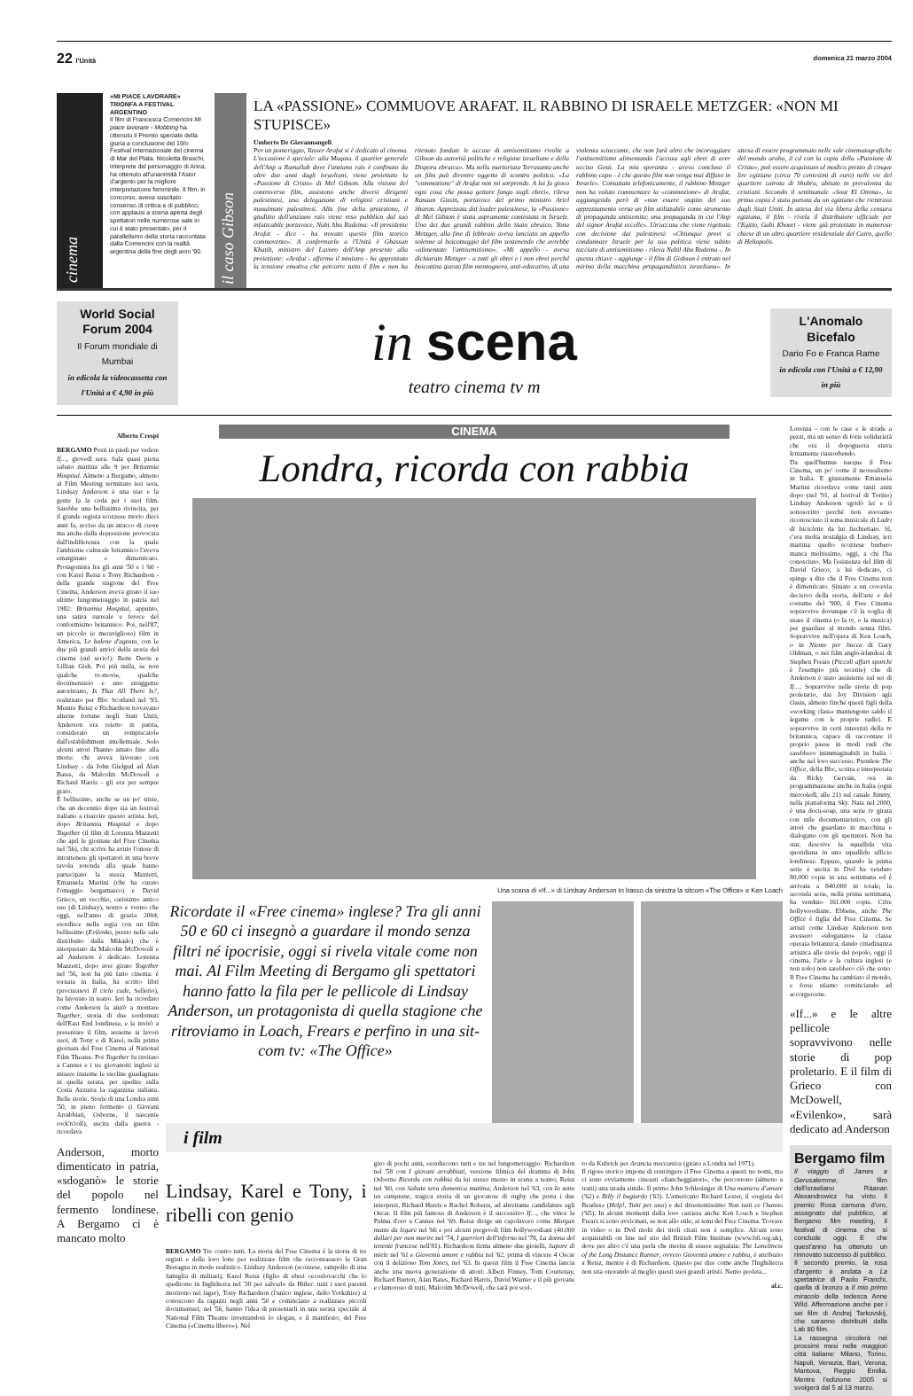22 l'Unità domenica 21 marzo 2004
cinema
«MI PIACE LAVORARE» TRIONFA A FESTIVAL ARGENTINO
Il film di Francesca Comencini Mi piace lavorare - Mobbing ha ottenuto il Premio speciale della giuria a conclusione del 19/o Festival internazionale del cinema di Mar del Plata. Nicoletta Braschi, interprete del personaggio di Anna, ha ottenuto all'unanimità l'Astor d'argento per la migliore interpretazione femminile. Il film, in concorso, aveva suscitato consenso di critica e di pubblico, con applausi a scena aperta degli spettatori nelle numerose sale in cui è stato presentato, per il parallelismo della storia raccontata dalla Comencini con la realtà argentina della fine degli anni '90.
il caso Gibson
LA «PASSIONE» COMMUOVE ARAFAT. IL RABBINO DI ISRAELE METZGER: «NON MI STUPISCE»
Umberto De Giovannangeli
Per un pomeriggio, Yasser Arafat si è dedicato al cinema. L'occasione è speciale: alla Muqata. il quartier generale dell'Anp a Ramallah dove l'anziano raìs è confinato da oltre due anni dagli israeliani, viene proiettato la «Passione di Cristo» di Mel Gibson. Alla visione del controverso film, assistono anche diversi dirigenti palestinesi, una delegazione di religiosi cristiani e musulmani palestinesi. Alla fine della proiezione, il giudizio dell'anziano raìs viene reso pubblico dal suo infaticabile portavoce, Nabi Abu Rudeina: «Il presidente Arafat - dice - ha trovato questo film storico commovente». A confermarlo a l'Unità è Ghassan Khatib, ministro del Lavoro dell'Anp presente alla proiezione: «Arafat - afferma il ministro - ha apprezzato la tensione emotiva che percorre tutto il film e non ha ritenuto fondate le accuse di antisemitismo rivolte a Gibson da autorità politiche e religiose israeliane e della Dispora ebraica». Ma nella martoriata Terrasanta anche un film può divenire oggetto di scontro politico. «La "commozione" di Arafat non mi sorprende. A lui fa gioco ogni cosa che possa gettare fango sugli ebrei», rileva Ranaan Gissin, portavoce del primo ministro Ariel Sharon. Apprezzata dal leader palestinese, la «Passione» di Mel Gibson è stata aspramente contestata in Israele. Uno dei due grandi rabbini dello Stato ebraico, Yona Metzger, alla fine di febbraio aveva lanciato un appello solenne al boicottaggio del film sostenendo che avrebbe «alimentato l'antisemitismo». «Mi appello - aveva dichiarato Metzger - a tutti gli ebrei e i non ebrei perché boicottino questo film menzognero, anti-educativo, di una violenza scioccante, che non farà altro che incoraggiare l'antisemitismo alimentando l'accusa agli ebrei di aver ucciso Gesù. La mia speranza - aveva concluso il rabbino capo - è che questo film non venga mai diffuso in Israele». Contattato telefonicamente, il rabbino Metzger non ha voluto commentare la «commozione» di Arafat, aggiungendo però di «non essere stupito del suo apprezzamento verso un film utilizzabile come strumento di propaganda antisemita; una propaganda in cui l'Anp del signor Arafat eccelle». Un'accusa che viene rigettata con decisione dai palestinesi: «Chiunque provi a condannare Israele per la sua politica viene subito tacciato di antisemitismo - rileva Nabil Abu Rudeina -. In questa chiave - aggiunge - il film di Gisbson è entrato nel mirino della macchina propagandistica israeliana». In attesa di essere programmato nelle sale cinematografiche del mondo arabo, il cd con la copia della «Passione di Cristo», può essere acquistato al modico prezzo di cinque lire egiziane (circa 70 centesimi di euro) nelle vie del quartiere cairota di Shubra, abitato in prevalenza da cristiani. Secondo il settimanale «Sout El Omma», la prima copia è stata portata da un egiziano che rientrava dagli Stati Uniti. In attesa del via libera della censura egiziana, il film - rivela il distributore ufficiale per l'Egitto, Gabi Khouri - viene già proiettato in numerose chiese di un altro quartiere residenziale del Cairo, quello di Heliopolis.
World Social Forum 2004
Il Forum mondiale di Mumbai
in edicola la videocassetta con l'Unità a € 4,90 in più
in scena
teatro cinema tv m
L'Anomalo Bicefalo
Dario Fo e Franca Rame
in edicola con l'Unità a € 12,90 in più
Alberto Crespi
BERGAMO Posti in piedi per vedere If…, giovedì sera. Sala quasi piena sabato mattina alle 9 per Britannia Hospital. Almeno a Bergamo, almeno al Film Meeting terminato ieri sera, Lindsay Anderson è una star e la gente fa la coda per i suoi film. Sarebbe una bellissima rivincita, per il grande regista scozzese morto dieci anni fa, ucciso da un attacco di cuore ma anche dalla depressione provocata dall'indifferenza con la quale l'ambiente culturale britannico l'aveva emarginato e dimenticato. Protagonista fra gli anni '50 e i '60 - con Karel Reisz e Tony Richardson - della grande stagione del Free Cinema, Anderson aveva girato il suo ultimo lungometraggio in patria nel 1982: Britannia Hospital, appunto, una satira surreale e feroce del conformismo britannico. Poi, nell'87, un piccolo (e meraviglioso) film in America, Le balene d'agosto, con le due più grandi attrici della storia del cinema (sul serio!): Bette Davis e Lillian Gish. Poi più nulla, se non qualche tv-movie, qualche documentario e uno struggente autoritratto, Is That All There Is?, realizzato per Bbc Scotland nel '93. Mentre Reisz e Richardson trovavano alterne fortune negli Stati Uniti, Anderson era reietto in patria, considerato un rompiscatole dall'establishment intellettuale. Solo alcuni attori l'hanno amato fino alla morte: chi aveva lavorato con Lindsay - da John Gielgud ad Alan Bates, da Malcolm McDowell a Richard Harris - gli era per sempre grato.
È bellissimo, anche se un po' triste, che un decennio dopo sia un festival italiano a risarcire questo artista. Ieri, dopo Britannia Hospital e dopo Together (il film di Lorenza Mazzetti che aprì le giornate del Free Cinema nel '56), chi scrive ha avuto l'onore di intrattenere gli spettatori in una breve tavola rotonda alla quale hanno partecipato la stessa Mazzetti, Emanuela Martini (che ha curato l'omaggio bergamasco) e David Grieco, un vecchio, carissimo amico suo (di Lindsay), nostro e vostro che oggi, nell'anno di grazia 2004, esordisce nella regia con un film bellissimo (Evilenko, presto nelle sale distribuito dalla Mikado) che è interpretato da Malcolm McDowell e ad Anderson è dedicato. Lorenza Mazzetti, dopo aver girato Together nel '56, non ha più fatto cinema: è tornata in Italia, ha scritto libri (procuratevi Il cielo cade, Sellerio), ha lavorato in teatro. Ieri ha ricordato come Anderson la aiutò a montare Together, storia di due sordomuti dell'East End londinese, e la invitò a presentare il film, assieme ai lavori suoi, di Tony e di Karel, nella prima giornata del Free Cinema al National Film Theatre. Poi Together fu invitato a Cannes e i tre giovanotti inglesi si misero insieme le sterline guadagnate in quella serata, per spedire sulla Costa Azzurra la ragazzina italiana. Belle storie. Storie di una Londra anni '50, in pieno fermento (i Giovani Arrabbiati, Osborne, il nascente rock'n'roll), uscita dalla guerra - ricordava
Anderson, morto dimenticato in patria, «sdoganò» le storie del popolo nel fermento londinese. A Bergamo ci è mancato molto
CINEMA
Londra, ricorda con rabbia
Una scena di «If...» di Lindsay Anderson In basso da sinistra la sitcom «The Office» e Ken Loach
Ricordate il «Free cinema» inglese? Tra gli anni 50 e 60 ci insegnò a guardare il mondo senza filtri né ipocrisie, oggi si rivela vitale come non mai. Al Film Meeting di Bergamo gli spettatori hanno fatto la fila per le pellicole di Lindsay Anderson, un protagonista di quella stagione che ritroviamo in Loach, Frears e perfino in una sit-com tv: «The Office»
i film
Lindsay, Karel e Tony, i ribelli con genio
BERGAMO Tre contro tutti. La storia del Free Cinema è la storia di tre registi e delle loro lotte per realizzare film che raccontassero la Gran Bretagna in modo realistico. Lindsay Anderson (scozzese, rampollo di una famiglia di militari), Karel Reisz (figlio di ebrei cecoslovacchi che lo spedirono in Inghilterra nel '38 per salvarlo da Hitler: tutti i suoi parenti morirono nei lager), Tony Richardson (l'unico inglese, dello Yorkshire) si conoscono da ragazzi negli anni '50 e cominciano a realizzare piccoli documentari; nel '56, hanno l'idea di presentarli in una serata speciale al National Film Theatre inventandosi lo slogan, e il manifesto, del Free Cinema («Cinema libero»). Nel
giro di pochi anni, esordiscono tutti e tre nel lungometraggio: Richardson nel '58 con I giovani arrabbiati, versione filmica del dramma di John Osborne Ricorda con rabbia da lui stesso messo in scena a teatro; Reisz nel '60, con Sabato sera domenica mattina; Anderson nel '63, con Io sono un campione, tragica storia di un giocatore di rugby che porta i due interpreti, Richard Harris e Rachel Roberts, ad altrettante candidature agli Oscar. Il film più famoso di Anderson è il successivo If…, che vince la Palma d'oro a Cannes nel '69. Reisz dirige un capolavoro come Morgan matto da legare nel '66 e poi alcuni pregevoli film hollywoodiani (40.000 dollari per non morire nel '74, I guerrieri dell'inferno nel '78, La donna del tenente francese nell'81). Richardson firma almeno due gioielli, Sapore di miele nel '61 e Gioventù amore e rabbia nel '62, prima di vincere 4 Oscar con il delizioso Tom Jones, nel '63. In questi film il Free Cinema lancia anche una nuova generazione di attori: Albert Finney, Tom Courtenay, Richard Burton, Alan Bates, Richard Harris, David Warner e il più giovane e clamoroso di tutti, Malcolm McDowell, che sarà poi scel-
to da Kubrick per Arancia meccanica (girato a Londra nel 1971).
Il rigore storico impone di restringere il Free Cinema a questi tre nomi, ma ci sono ovviamente cineasti «fiancheggiatori», che percorrono (almeno a tratti) una strada simile. Il primo John Schlesinger di Una maniera d'amare ('62) e Billy il bugiardo ('63). L'americano Richard Lester, il «regista dei Beatles» (Help!, Tutti per uno) e del divertentissimo Non tutti ce l'hanno ('65). In alcuni momenti della loro carriera anche Ken Loach e Stephen Frears si sono avvicinati, se non allo stile, ai temi del Free Cinema. Trovare in video o in Dvd molti dei titoli citati non è semplice. Alcuni sono acquistabili on line nel sito del British Film Institute (www.bfi.org.uk), dove per altro c'è una perla che merita di essere segnalata: The Loneliness of the Long Distance Runner, ovvero Gioventù amore e rabbia, è attribuito a Reisz, mentre è di Richardson. Questo per dire come anche l'Inghilterra non stia onorando al meglio questi suoi grandi artisti. Nemo profeta...
al.c.
Lorenza - con le case e le strade a pezzi, ma un senso di forte solidarietà che ora il dopoguerra stava lentamente riassorbendo.
Da quell'humus nacque il Free Cinema, un po' come il neorealismo in Italia. E giustamente Emanuela Martini ricordava come tanti anni dopo (nel '91, al festival di Torino) Lindsay Anderson sgridò lei e il sottoscritto perché non avevamo riconosciuto il tema musicale di Ladri di biciclette da lui fischiettato. Sì, c'era molta nostalgia di Lindsay, ieri mattina: quello scozzese burbero manca moltissimo, oggi, a chi l'ha conosciuto. Ma l'esistenza del film di David Grieco, a lui dedicato, ci spinge a dire che il Free Cinema non è dimenticato. Situato a un crocevia decisivo della storia, dell'arte e del costume del '900, il Free Cinema sopravvive dovunque c'è la voglia di usare il cinema (o la tv, o la musica) per guardare al mondo senza filtri. Sopravvive nell'opera di Ken Loach, o in Niente per bocca di Gary Oldman, o nei film anglo-irlandesi di Stephen Frears (Piccoli affari sporchi è l'esempio più recente) che di Anderson è stato assistente sul set di If…. Sopravvive nelle storie di pop proletario, dai Joy Division agli Oasis, almeno finché questi figli della «working class» mantengono saldo il legame con le proprie radici. E sopravvive in certi interstizi della tv britannica, capace di raccontare il proprio paese in modi rudi che sarebbero inimmaginabili in Italia - anche nel loro successo. Prendete The Office, della Bbc, scritta e interpretata da Ricky Gervais, ora in programmazione anche in Italia (ogni mercoledì, alle 21) sul canale Jimmy, nella piattaforma Sky. Nata nel 2000, è una docu-soap, una serie tv girata con stile documentaristico, con gli attori che guardano in macchina e dialogano con gli spettatori. Non ha star, descrive la squallida vita quotidiana in uno squallido ufficio londinese. Eppure, quando la prima serie è uscita in Dvd ha venduto 80.000 copie in una settimana ed è arrivata a 840.000 in totale; la seconda serie, nella prima settimana, ha venduto 161.000 copie. Cifre hollywoodiane. Ebbene, anche The Office è figlia del Free Cinema. Se artisti come Lindsay Anderson non avessero «sdoganato» la classe operaia britannica, dando cittadinanza artistica alle storie del popolo, oggi il cinema, l'arte e la cultura inglesi (e non solo) non sarebbero ciò che sono. Il Free Cinema ha cambiato il mondo, e forse stiamo cominciando ad accorgercene.
«If...» e le altre pellicole sopravvivono nelle storie di pop proletario. E il film di Grieco con McDowell, «Evilenko», sarà dedicato ad Anderson
Bergamo film
Il viaggio di James a Gerusalemme, film dell'israeliano Ràanan Alexandrowicz ha vinto il premio Rosa camuna d'oro, assegnato dal pubblico, al Bergamo film meeting, il festival di cinema che si conclude oggi. E che quest'anno ha ottenuto un rinnovato successo di pubblico.
Il secondo premio, la rosa d'argento è andata a La spettatrice di Paolo Franchi, quella di bronzo a Il mio primo miracolo della tedesca Anne Wild. Affermazione anche per i sei film di Andrej Tarkovskij, che saranno distribuiti dalla Lab 80 film.
La rassegna circolerà nei prossimi mesi nelle maggiori città italiane: Milano, Torino, Napoli, Venezia, Bari, Verona, Mantova, Reggio Emilia. Mentre l'edizione 2005 si svolgerà dal 5 al 13 marzo.